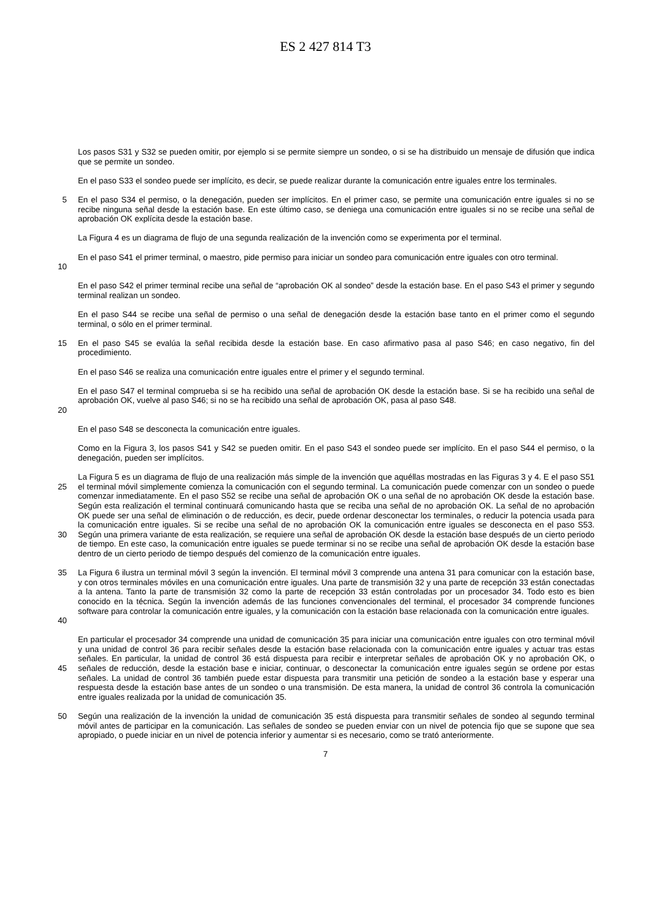ES 2 427 814 T3
Los pasos S31 y S32 se pueden omitir, por ejemplo si se permite siempre un sondeo, o si se ha distribuido un mensaje de difusión que indica que se permite un sondeo.
En el paso S33 el sondeo puede ser implícito, es decir, se puede realizar durante la comunicación entre iguales entre los terminales.
5
En el paso S34 el permiso, o la denegación, pueden ser implícitos. En el primer caso, se permite una comunicación entre iguales si no se recibe ninguna señal desde la estación base. En este último caso, se deniega una comunicación entre iguales si no se recibe una señal de aprobación OK explícita desde la estación base.
La Figura 4 es un diagrama de flujo de una segunda realización de la invención como se experimenta por el terminal.
10
En el paso S41 el primer terminal, o maestro, pide permiso para iniciar un sondeo para comunicación entre iguales con otro terminal.
En el paso S42 el primer terminal recibe una señal de “aprobación OK al sondeo” desde la estación base. En el paso S43 el primer y segundo terminal realizan un sondeo.
En el paso S44 se recibe una señal de permiso o una señal de denegación desde la estación base tanto en el primer como el segundo terminal, o sólo en el primer terminal.
15
En el paso S45 se evalúa la señal recibida desde la estación base. En caso afirmativo pasa al paso S46; en caso negativo, fin del procedimiento.
En el paso S46 se realiza una comunicación entre iguales entre el primer y el segundo terminal.
20
En el paso S47 el terminal comprueba si se ha recibido una señal de aprobación OK desde la estación base. Si se ha recibido una señal de aprobación OK, vuelve al paso S46; si no se ha recibido una señal de aprobación OK, pasa al paso S48.
En el paso S48 se desconecta la comunicación entre iguales.
Como en la Figura 3, los pasos S41 y S42 se pueden omitir. En el paso S43 el sondeo puede ser implícito. En el paso S44 el permiso, o la denegación, pueden ser implícitos.
25
30
La Figura 5 es un diagrama de flujo de una realización más simple de la invención que aquéllas mostradas en las Figuras 3 y 4. E el paso S51 el terminal móvil simplemente comienza la comunicación con el segundo terminal. La comunicación puede comenzar con un sondeo o puede comenzar inmediatamente. En el paso S52 se recibe una señal de aprobación OK o una señal de no aprobación OK desde la estación base. Según esta realización el terminal continuará comunicando hasta que se reciba una señal de no aprobación OK. La señal de no aprobación OK puede ser una señal de eliminación o de reducción, es decir, puede ordenar desconectar los terminales, o reducir la potencia usada para la comunicación entre iguales. Si se recibe una señal de no aprobación OK la comunicación entre iguales se desconecta en el paso S53. Según una primera variante de esta realización, se requiere una señal de aprobación OK desde la estación base después de un cierto periodo de tiempo. En este caso, la comunicación entre iguales se puede terminar si no se recibe una señal de aprobación OK desde la estación base dentro de un cierto periodo de tiempo después del comienzo de la comunicación entre iguales.
35
40
La Figura 6 ilustra un terminal móvil 3 según la invención. El terminal móvil 3 comprende una antena 31 para comunicar con la estación base, y con otros terminales móviles en una comunicación entre iguales. Una parte de transmisión 32 y una parte de recepción 33 están conectadas a la antena. Tanto la parte de transmisión 32 como la parte de recepción 33 están controladas por un procesador 34. Todo esto es bien conocido en la técnica. Según la invención además de las funciones convencionales del terminal, el procesador 34 comprende funciones software para controlar la comunicación entre iguales, y la comunicación con la estación base relacionada con la comunicación entre iguales.
45
En particular el procesador 34 comprende una unidad de comunicación 35 para iniciar una comunicación entre iguales con otro terminal móvil y una unidad de control 36 para recibir señales desde la estación base relacionada con la comunicación entre iguales y actuar tras estas señales. En particular, la unidad de control 36 está dispuesta para recibir e interpretar señales de aprobación OK y no aprobación OK, o señales de reducción, desde la estación base e iniciar, continuar, o desconectar la comunicación entre iguales según se ordene por estas señales. La unidad de control 36 también puede estar dispuesta para transmitir una petición de sondeo a la estación base y esperar una respuesta desde la estación base antes de un sondeo o una transmisión. De esta manera, la unidad de control 36 controla la comunicación entre iguales realizada por la unidad de comunicación 35.
50
Según una realización de la invención la unidad de comunicación 35 está dispuesta para transmitir señales de sondeo al segundo terminal móvil antes de participar en la comunicación. Las señales de sondeo se pueden enviar con un nivel de potencia fijo que se supone que sea apropiado, o puede iniciar en un nivel de potencia inferior y aumentar si es necesario, como se trató anteriormente.
7